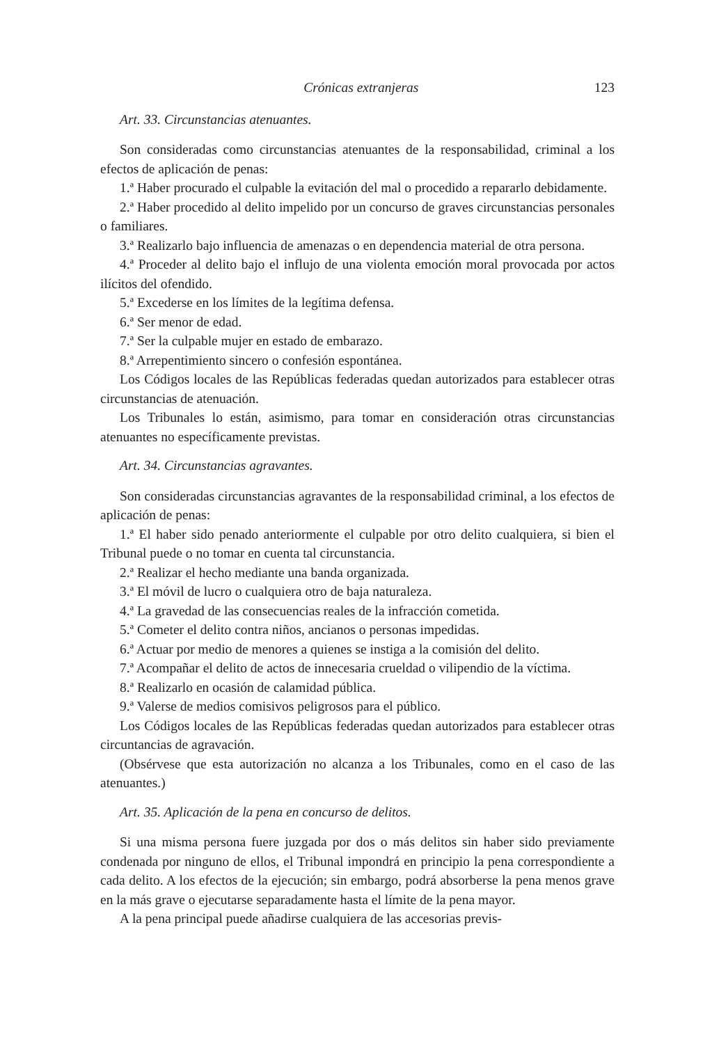Crónicas extranjeras 123
Art. 33. Circunstancias atenuantes.
Son consideradas como circunstancias atenuantes de la responsabilidad, criminal a los efectos de aplicación de penas:
1.ª Haber procurado el culpable la evitación del mal o procedido a repararlo debidamente.
2.ª Haber procedido al delito impelido por un concurso de graves circunstancias personales o familiares.
3.ª Realizarlo bajo influencia de amenazas o en dependencia material de otra persona.
4.ª Proceder al delito bajo el influjo de una violenta emoción moral provocada por actos ilícitos del ofendido.
5.ª Excederse en los límites de la legítima defensa.
6.ª Ser menor de edad.
7.ª Ser la culpable mujer en estado de embarazo.
8.ª Arrepentimiento sincero o confesión espontánea.
Los Códigos locales de las Repúblicas federadas quedan autorizados para establecer otras circunstancias de atenuación.
Los Tribunales lo están, asimismo, para tomar en consideración otras circunstancias atenuantes no específicamente previstas.
Art. 34. Circunstancias agravantes.
Son consideradas circunstancias agravantes de la responsabilidad criminal, a los efectos de aplicación de penas:
1.ª El haber sido penado anteriormente el culpable por otro delito cualquiera, si bien el Tribunal puede o no tomar en cuenta tal circunstancia.
2.ª Realizar el hecho mediante una banda organizada.
3.ª El móvil de lucro o cualquiera otro de baja naturaleza.
4.ª La gravedad de las consecuencias reales de la infracción cometida.
5.ª Cometer el delito contra niños, ancianos o personas impedidas.
6.ª Actuar por medio de menores a quienes se instiga a la comisión del delito.
7.ª Acompañar el delito de actos de innecesaria crueldad o vilipendio de la víctima.
8.ª Realizarlo en ocasión de calamidad pública.
9.ª Valerse de medios comisivos peligrosos para el público.
Los Códigos locales de las Repúblicas federadas quedan autorizados para establecer otras circuntancias de agravación.
(Obsérvese que esta autorización no alcanza a los Tribunales, como en el caso de las atenuantes.)
Art. 35. Aplicación de la pena en concurso de delitos.
Si una misma persona fuere juzgada por dos o más delitos sin haber sido previamente condenada por ninguno de ellos, el Tribunal impondrá en principio la pena correspondiente a cada delito. A los efectos de la ejecución; sin embargo, podrá absorberse la pena menos grave en la más grave o ejecutarse separadamente hasta el límite de la pena mayor.
A la pena principal puede añadirse cualquiera de las accesorias previs-